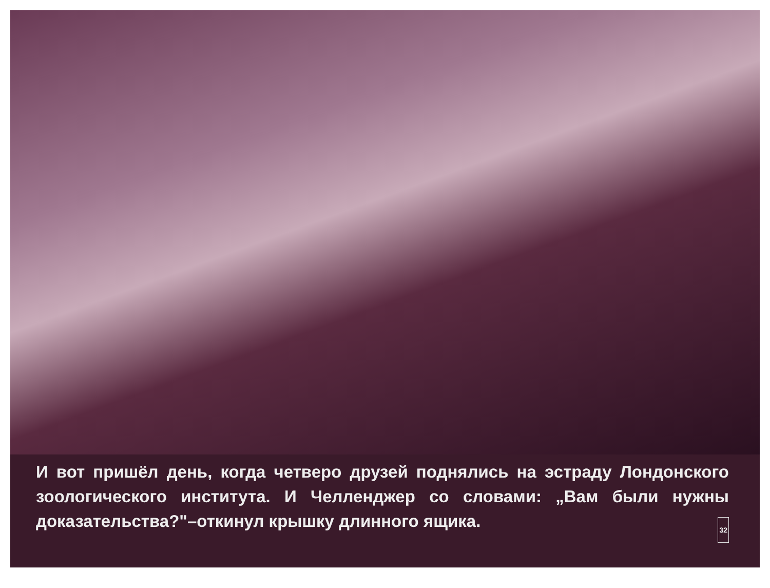И вот пришёл день, когда четверо друзей поднялись на эстраду Лондонского зоологического института. И Челленджер со словами: „Вам были нужны доказательства?"–откинул крышку длинного ящика. 32